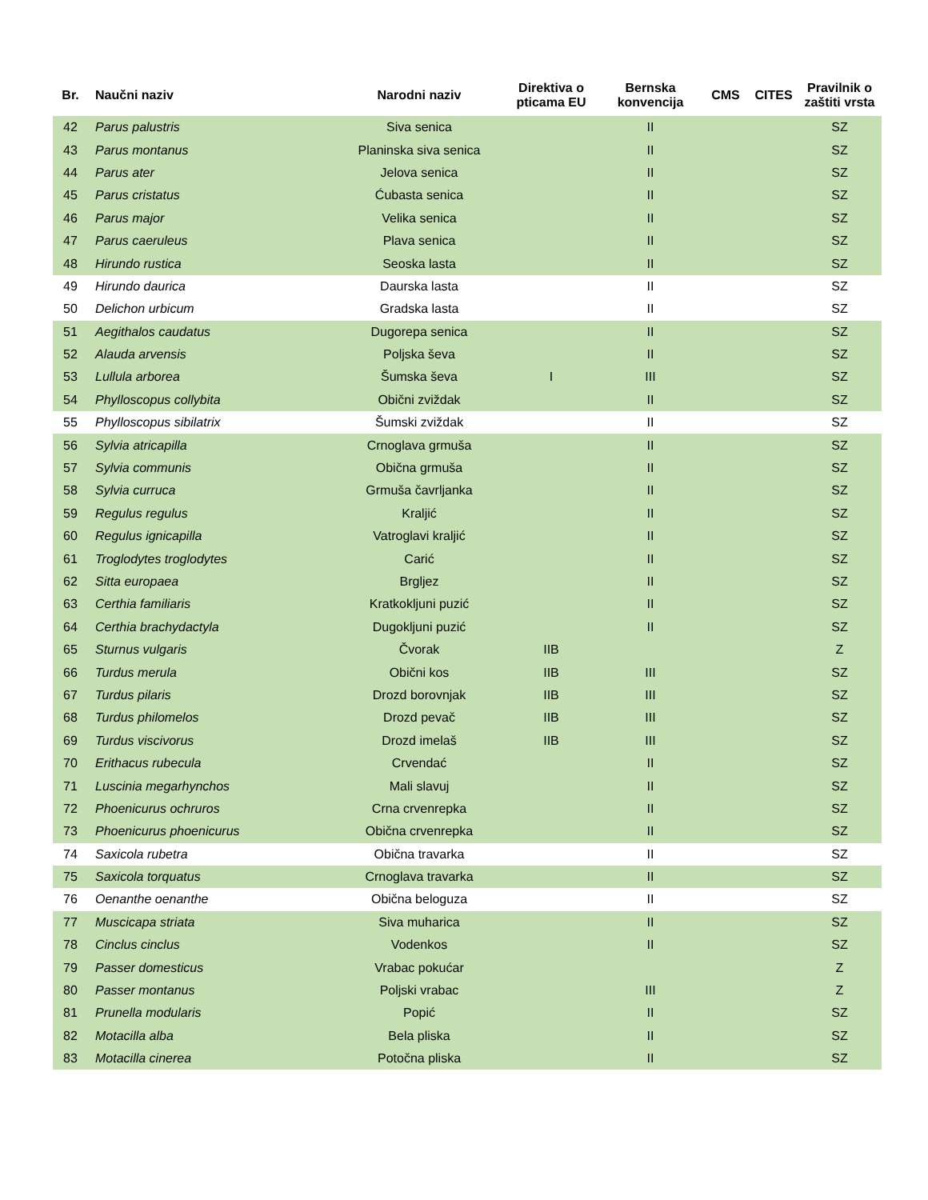| Br. | Naučni naziv | Narodni naziv | Direktiva o pticama EU | Bernska konvencija | CMS | CITES | Pravilnik o zaštiti vrsta |
| --- | --- | --- | --- | --- | --- | --- | --- |
| 42 | Parus palustris | Siva senica | | II | | | SZ |
| 43 | Parus montanus | Planinska siva senica | | II | | | SZ |
| 44 | Parus ater | Jelova senica | | II | | | SZ |
| 45 | Parus cristatus | Ćubasta senica | | II | | | SZ |
| 46 | Parus major | Velika senica | | II | | | SZ |
| 47 | Parus caeruleus | Plava senica | | II | | | SZ |
| 48 | Hirundo rustica | Seoska lasta | | II | | | SZ |
| 49 | Hirundo daurica | Daurska lasta | | II | | | SZ |
| 50 | Delichon urbicum | Gradska lasta | | II | | | SZ |
| 51 | Aegithalos caudatus | Dugorepa senica | | II | | | SZ |
| 52 | Alauda arvensis | Poljska ševa | | II | | | SZ |
| 53 | Lullula arborea | Šumska ševa | I | III | | | SZ |
| 54 | Phylloscopus collybita | Obični zviždak | | II | | | SZ |
| 55 | Phylloscopus sibilatrix | Šumski zviždak | | II | | | SZ |
| 56 | Sylvia atricapilla | Crnoglava grmuša | | II | | | SZ |
| 57 | Sylvia communis | Obična grmuša | | II | | | SZ |
| 58 | Sylvia curruca | Grmuša čavrljanka | | II | | | SZ |
| 59 | Regulus regulus | Kraljić | | II | | | SZ |
| 60 | Regulus ignicapilla | Vatroglavi kraljić | | II | | | SZ |
| 61 | Troglodytes troglodytes | Carić | | II | | | SZ |
| 62 | Sitta europaea | Brgljez | | II | | | SZ |
| 63 | Certhia familiaris | Kratkokljuni puzić | | II | | | SZ |
| 64 | Certhia brachydactyla | Dugokljuni puzić | | II | | | SZ |
| 65 | Sturnus vulgaris | Čvorak | IIB | | | | Z |
| 66 | Turdus merula | Obični kos | IIB | III | | | SZ |
| 67 | Turdus pilaris | Drozd borovnjak | IIB | III | | | SZ |
| 68 | Turdus philomelos | Drozd pevač | IIB | III | | | SZ |
| 69 | Turdus viscivorus | Drozd imelaš | IIB | III | | | SZ |
| 70 | Erithacus rubecula | Crvendać | | II | | | SZ |
| 71 | Luscinia megarhynchos | Mali slavuj | | II | | | SZ |
| 72 | Phoenicurus ochruros | Crna crvenrepka | | II | | | SZ |
| 73 | Phoenicurus phoenicurus | Obična crvenrepka | | II | | | SZ |
| 74 | Saxicola rubetra | Obična travarka | | II | | | SZ |
| 75 | Saxicola torquatus | Crnoglava travarka | | II | | | SZ |
| 76 | Oenanthe oenanthe | Obična beloguza | | II | | | SZ |
| 77 | Muscicapa striata | Siva muharica | | II | | | SZ |
| 78 | Cinclus cinclus | Vodenkos | | II | | | SZ |
| 79 | Passer domesticus | Vrabac pokućar | | | | | Z |
| 80 | Passer montanus | Poljski vrabac | | III | | | Z |
| 81 | Prunella modularis | Popić | | II | | | SZ |
| 82 | Motacilla alba | Bela pliska | | II | | | SZ |
| 83 | Motacilla cinerea | Potočna pliska | | II | | | SZ |